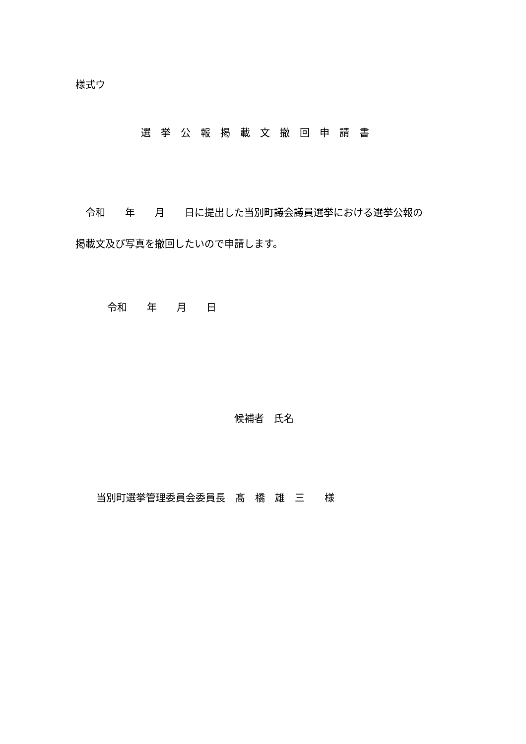様式ウ
選　挙　公　報　掲　載　文　撤　回　申　請　書
　令和　　年　　月　　日に提出した当別町議会議員選挙における選挙公報の
掲載文及び写真を撤回したいので申請します。
令和　　年　　月　　日
候補者　氏名
当別町選挙管理委員会委員長　髙　橋　雄　三　　様